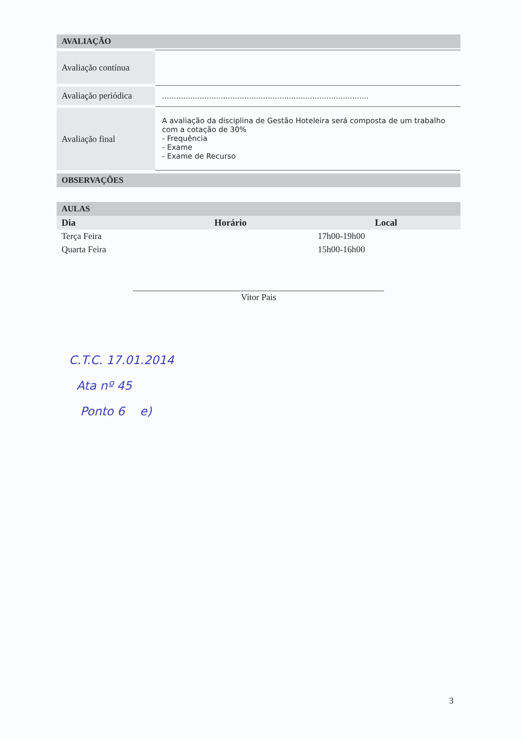AVALIAÇÃO
| Avaliação contínua | |
| Avaliação periódica | ........................................................................................ |
| Avaliação final | A avaliação da disciplina de Gestão Hoteleira será composta de um trabalho com a cotação de 30% - Frequência - Exame - Exame de Recurso |
OBSERVAÇÕES
AULAS
| Dia | Horário | Local |
| --- | --- | --- |
| Terça Feira | 17h00-19h00 | |
| Quarta Feira | 15h00-16h00 | |
Vitor Pais
C.T.C. 17.01.2014
Ata nº 45
Ponto 6 e)
3